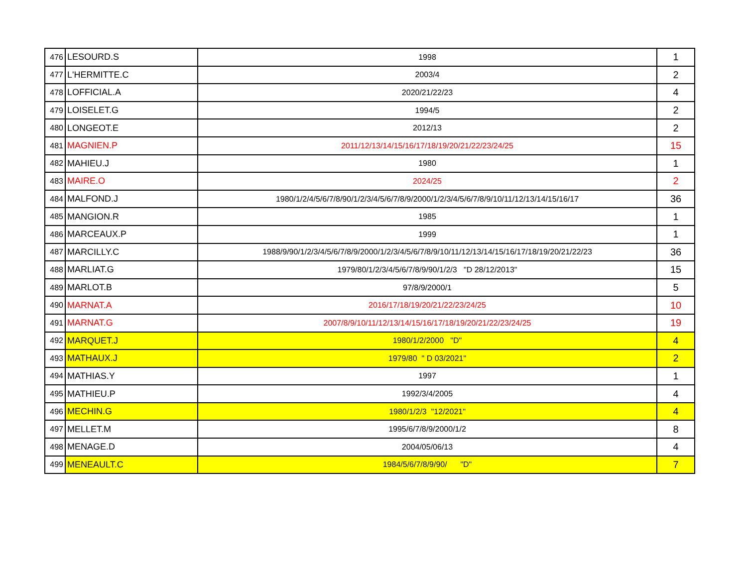| 476 | LESOURD.S | 1998 | 1 |
| 477 | L'HERMITTE.C | 2003/4 | 2 |
| 478 | LOFFICIAL.A | 2020/21/22/23 | 4 |
| 479 | LOISELET.G | 1994/5 | 2 |
| 480 | LONGEOT.E | 2012/13 | 2 |
| 481 | MAGNIEN.P | 2011/12/13/14/15/16/17/18/19/20/21/22/23/24/25 | 15 |
| 482 | MAHIEU.J | 1980 | 1 |
| 483 | MAIRE.O | 2024/25 | 2 |
| 484 | MALFOND.J | 1980/1/2/4/5/6/7/8/90/1/2/3/4/5/6/7/8/9/2000/1/2/3/4/5/6/7/8/9/10/11/12/13/14/15/16/17 | 36 |
| 485 | MANGION.R | 1985 | 1 |
| 486 | MARCEAUX.P | 1999 | 1 |
| 487 | MARCILLY.C | 1988/9/90/1/2/3/4/5/6/7/8/9/2000/1/2/3/4/5/6/7/8/9/10/11/12/13/14/15/16/17/18/19/20/21/22/23 | 36 |
| 488 | MARLIAT.G | 1979/80/1/2/3/4/5/6/7/8/9/90/1/2/3 "D 28/12/2013" | 15 |
| 489 | MARLOT.B | 97/8/9/2000/1 | 5 |
| 490 | MARNAT.A | 2016/17/18/19/20/21/22/23/24/25 | 10 |
| 491 | MARNAT.G | 2007/8/9/10/11/12/13/14/15/16/17/18/19/20/21/22/23/24/25 | 19 |
| 492 | MARQUET.J | 1980/1/2/2000 "D" | 4 |
| 493 | MATHAUX.J | 1979/80 " D 03/2021" | 2 |
| 494 | MATHIAS.Y | 1997 | 1 |
| 495 | MATHIEU.P | 1992/3/4/2005 | 4 |
| 496 | MECHIN.G | 1980/1/2/3 "12/2021" | 4 |
| 497 | MELLET.M | 1995/6/7/8/9/2000/1/2 | 8 |
| 498 | MENAGE.D | 2004/05/06/13 | 4 |
| 499 | MENEAULT.C | 1984/5/6/7/8/9/90/ "D" | 7 |